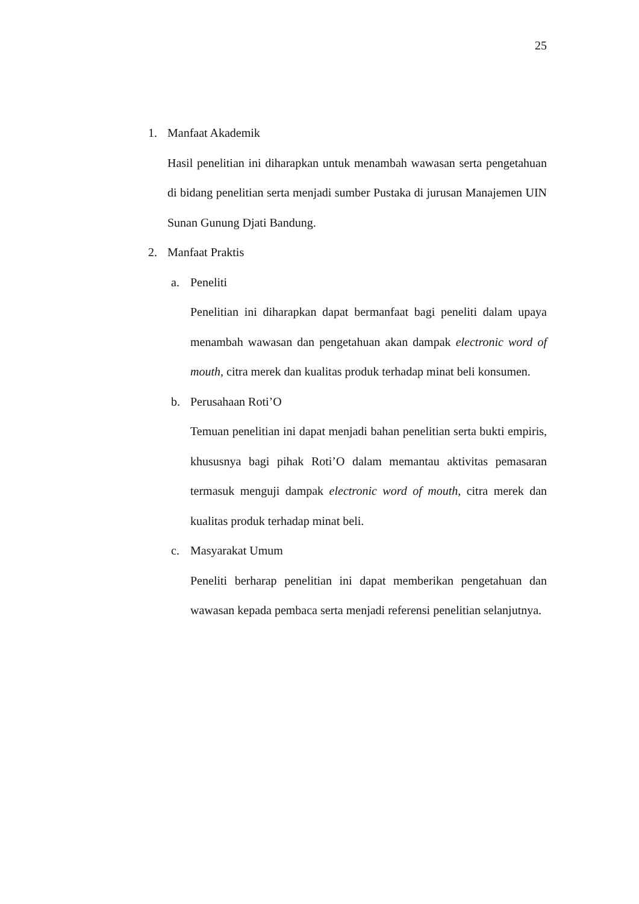25
1. Manfaat Akademik
Hasil penelitian ini diharapkan untuk menambah wawasan serta pengetahuan di bidang penelitian serta menjadi sumber Pustaka di jurusan Manajemen UIN Sunan Gunung Djati Bandung.
2. Manfaat Praktis
a. Peneliti
Penelitian ini diharapkan dapat bermanfaat bagi peneliti dalam upaya menambah wawasan dan pengetahuan akan dampak electronic word of mouth, citra merek dan kualitas produk terhadap minat beli konsumen.
b. Perusahaan Roti’O
Temuan penelitian ini dapat menjadi bahan penelitian serta bukti empiris, khususnya bagi pihak Roti’O dalam memantau aktivitas pemasaran termasuk menguji dampak electronic word of mouth, citra merek dan kualitas produk terhadap minat beli.
c. Masyarakat Umum
Peneliti berharap penelitian ini dapat memberikan pengetahuan dan wawasan kepada pembaca serta menjadi referensi penelitian selanjutnya.